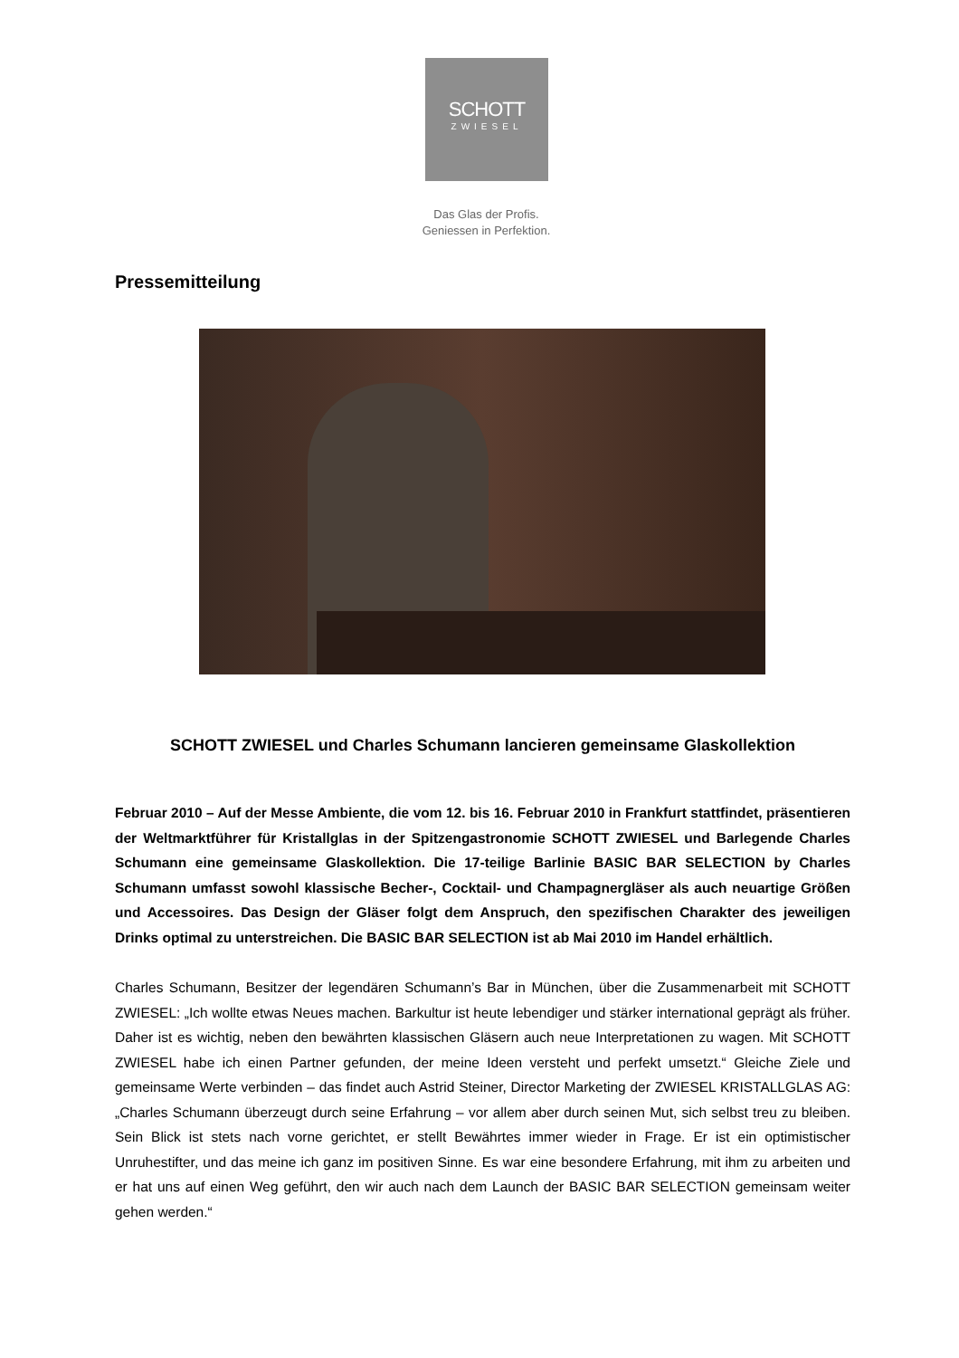SCHOTT
ZWIESEL
Das Glas der Profis.
Geniessen in Perfektion.
Pressemitteilung
SCHOTT ZWIESEL und Charles Schumann lancieren gemeinsame Glaskollektion
Februar 2010 – Auf der Messe Ambiente, die vom 12. bis 16. Februar 2010 in Frankfurt stattfindet, präsentieren der Weltmarktführer für Kristallglas in der Spitzengastronomie SCHOTT ZWIESEL und Barlegende Charles Schumann eine gemeinsame Glaskollektion. Die 17-teilige Barlinie BASIC BAR SELECTION by Charles Schumann umfasst sowohl klassische Becher-, Cocktail- und Champagnergläser als auch neuartige Größen und Accessoires. Das Design der Gläser folgt dem Anspruch, den spezifischen Charakter des jeweiligen Drinks optimal zu unterstreichen. Die BASIC BAR SELECTION ist ab Mai 2010 im Handel erhältlich.
Charles Schumann, Besitzer der legendären Schumann’s Bar in München, über die Zusammenarbeit mit SCHOTT ZWIESEL: „Ich wollte etwas Neues machen. Barkultur ist heute lebendiger und stärker international geprägt als früher. Daher ist es wichtig, neben den bewährten klassischen Gläsern auch neue Interpretationen zu wagen. Mit SCHOTT ZWIESEL habe ich einen Partner gefunden, der meine Ideen versteht und perfekt umsetzt.“ Gleiche Ziele und gemeinsame Werte verbinden – das findet auch Astrid Steiner, Director Marketing der ZWIESEL KRISTALLGLAS AG: „Charles Schumann überzeugt durch seine Erfahrung – vor allem aber durch seinen Mut, sich selbst treu zu bleiben. Sein Blick ist stets nach vorne gerichtet, er stellt Bewährtes immer wieder in Frage. Er ist ein optimistischer Unruhestifter, und das meine ich ganz im positiven Sinne. Es war eine besondere Erfahrung, mit ihm zu arbeiten und er hat uns auf einen Weg geführt, den wir auch nach dem Launch der BASIC BAR SELECTION gemeinsam weiter gehen werden.“